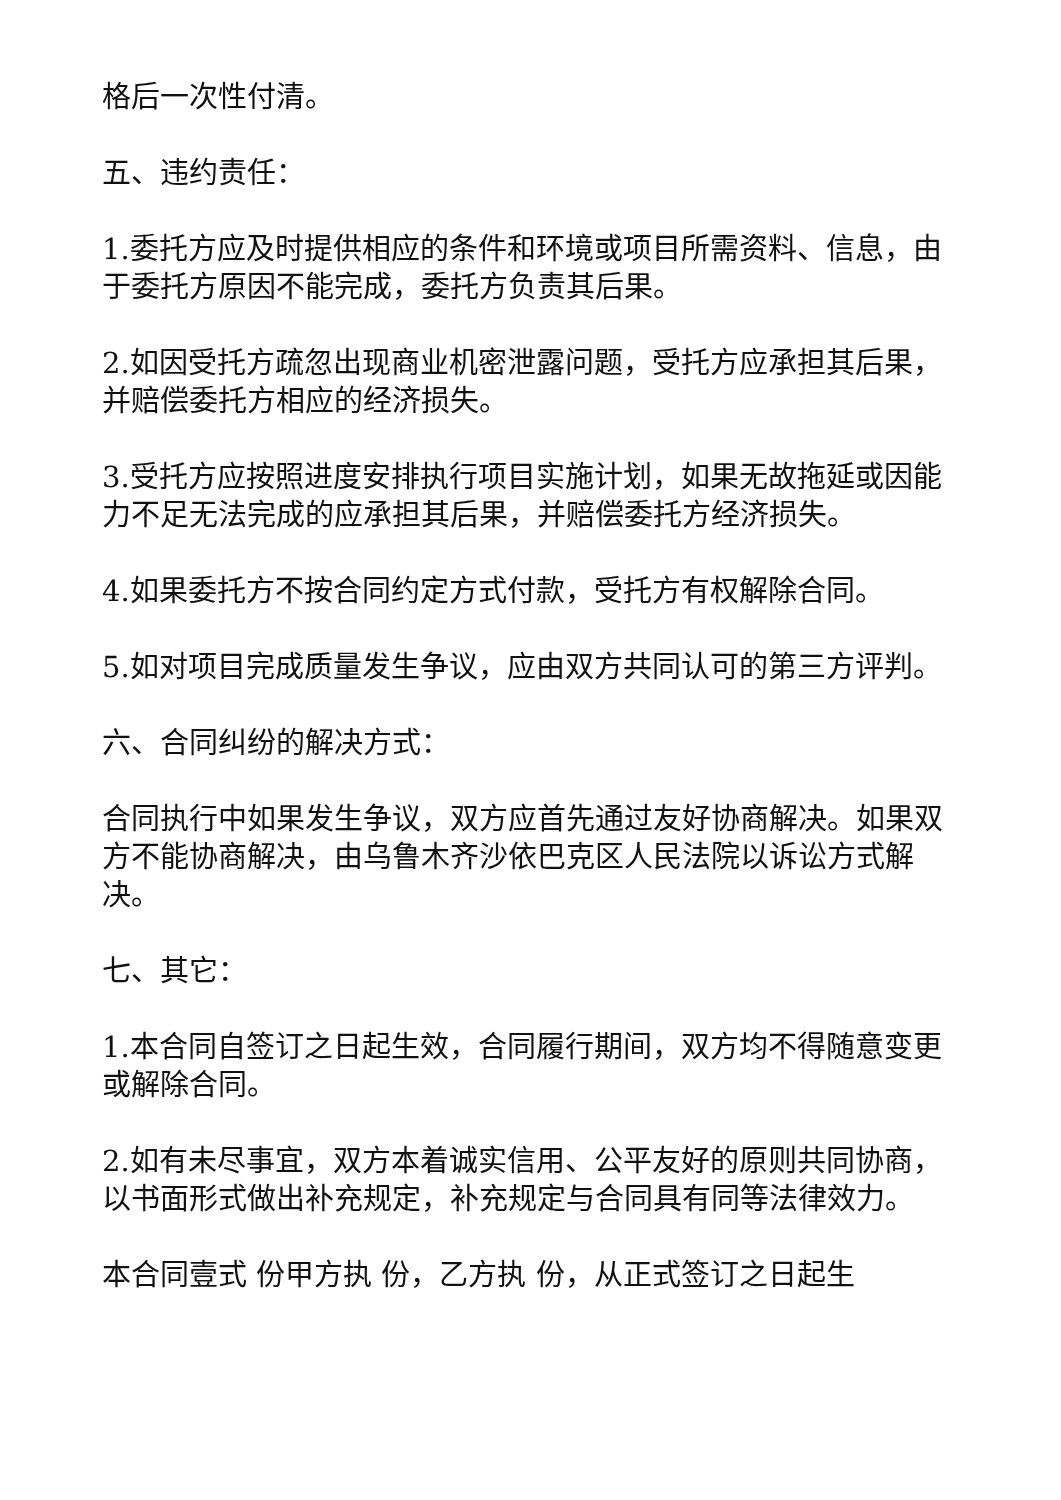格后一次性付清。
五、违约责任：
1.委托方应及时提供相应的条件和环境或项目所需资料、信息，由于委托方原因不能完成，委托方负责其后果。
2.如因受托方疏忽出现商业机密泄露问题，受托方应承担其后果，并赔偿委托方相应的经济损失。
3.受托方应按照进度安排执行项目实施计划，如果无故拖延或因能力不足无法完成的应承担其后果，并赔偿委托方经济损失。
4.如果委托方不按合同约定方式付款，受托方有权解除合同。
5.如对项目完成质量发生争议，应由双方共同认可的第三方评判。
六、合同纠纷的解决方式：
合同执行中如果发生争议，双方应首先通过友好协商解决。如果双方不能协商解决，由乌鲁木齐沙依巴克区人民法院以诉讼方式解决。
七、其它：
1.本合同自签订之日起生效，合同履行期间，双方均不得随意变更或解除合同。
2.如有未尽事宜，双方本着诚实信用、公平友好的原则共同协商，以书面形式做出补充规定，补充规定与合同具有同等法律效力。
本合同壹式 份甲方执 份，乙方执 份，从正式签订之日起生